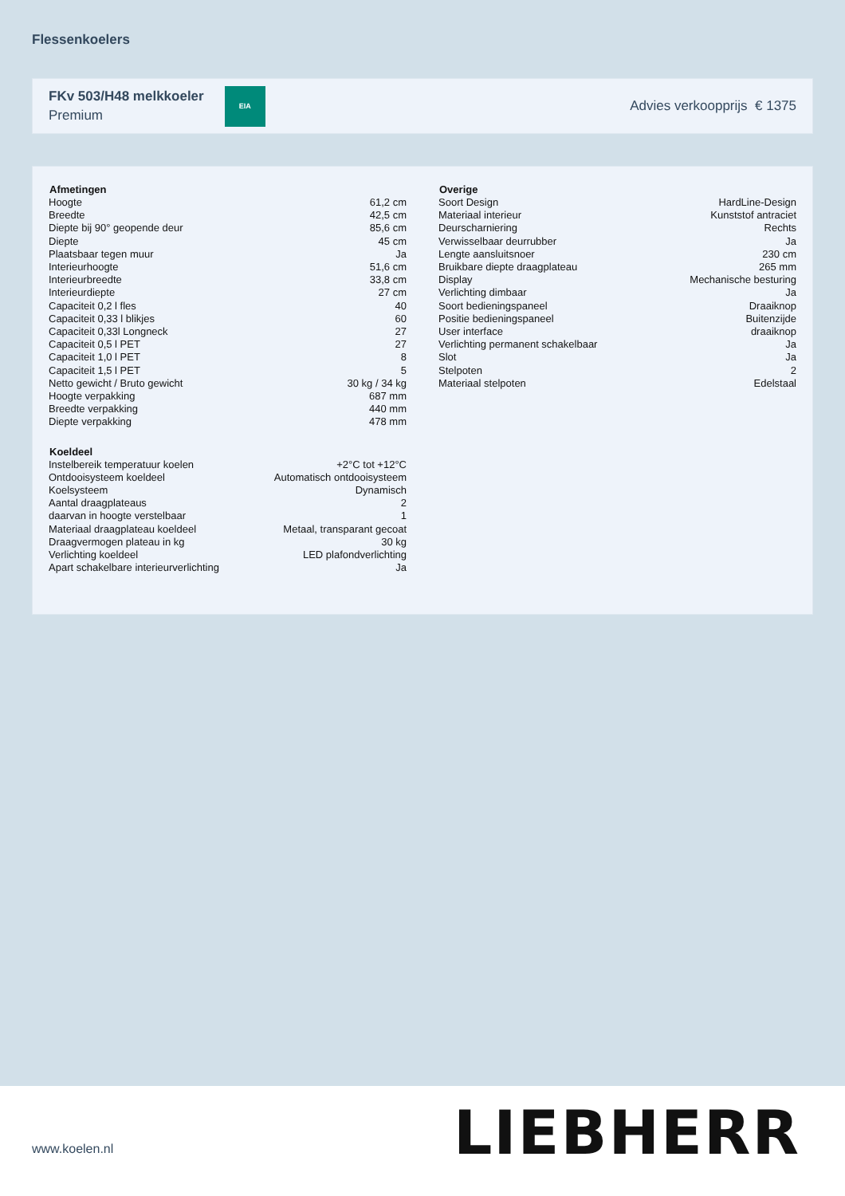Flessenkoelers
FKv 503/H48 melkkoeler
Premium
EIA
Advies verkoopprijs € 1375
| Afmetingen | |
| --- | --- |
| Hoogte | 61,2 cm |
| Breedte | 42,5 cm |
| Diepte bij 90° geopende deur | 85,6 cm |
| Diepte | 45 cm |
| Plaatsbaar tegen muur | Ja |
| Interieurhoogte | 51,6 cm |
| Interieurbreedte | 33,8 cm |
| Interieurdiepte | 27 cm |
| Capaciteit 0,2 l fles | 40 |
| Capaciteit 0,33 l blikjes | 60 |
| Capaciteit 0,33l Longneck | 27 |
| Capaciteit 0,5 l PET | 27 |
| Capaciteit 1,0 l PET | 8 |
| Capaciteit 1,5 l PET | 5 |
| Netto gewicht / Bruto gewicht | 30 kg / 34 kg |
| Hoogte verpakking | 687 mm |
| Breedte verpakking | 440 mm |
| Diepte verpakking | 478 mm |
| Koeldeel | |
| --- | --- |
| Instelbereik temperatuur koelen | +2°C tot +12°C |
| Ontdooisysteem koeldeel | Automatisch ontdooisysteem |
| Koelsysteem | Dynamisch |
| Aantal draagplateaus | 2 |
| daarvan in hoogte verstelbaar | 1 |
| Materiaal draagplateau koeldeel | Metaal, transparant gecoat |
| Draagvermogen plateau in kg | 30 kg |
| Verlichting koeldeel | LED plafondverlichting |
| Apart schakelbare interieurverlichting | Ja |
| Overige | |
| --- | --- |
| Soort Design | HardLine-Design |
| Materiaal interieur | Kunststof antraciet |
| Deurscharniering | Rechts |
| Verwisselbaar deurrubber | Ja |
| Lengte aansluitsnoer | 230 cm |
| Bruikbare diepte draagplateau | 265 mm |
| Display | Mechanische besturing |
| Verlichting dimbaar | Ja |
| Soort bedieningspaneel | Draaiknop |
| Positie bedieningspaneel | Buitenzijde |
| User interface | draaiknop |
| Verlichting permanent schakelbaar | Ja |
| Slot | Ja |
| Stelpoten | 2 |
| Materiaal stelpoten | Edelstaal |
www.koelen.nl LIEBHERR